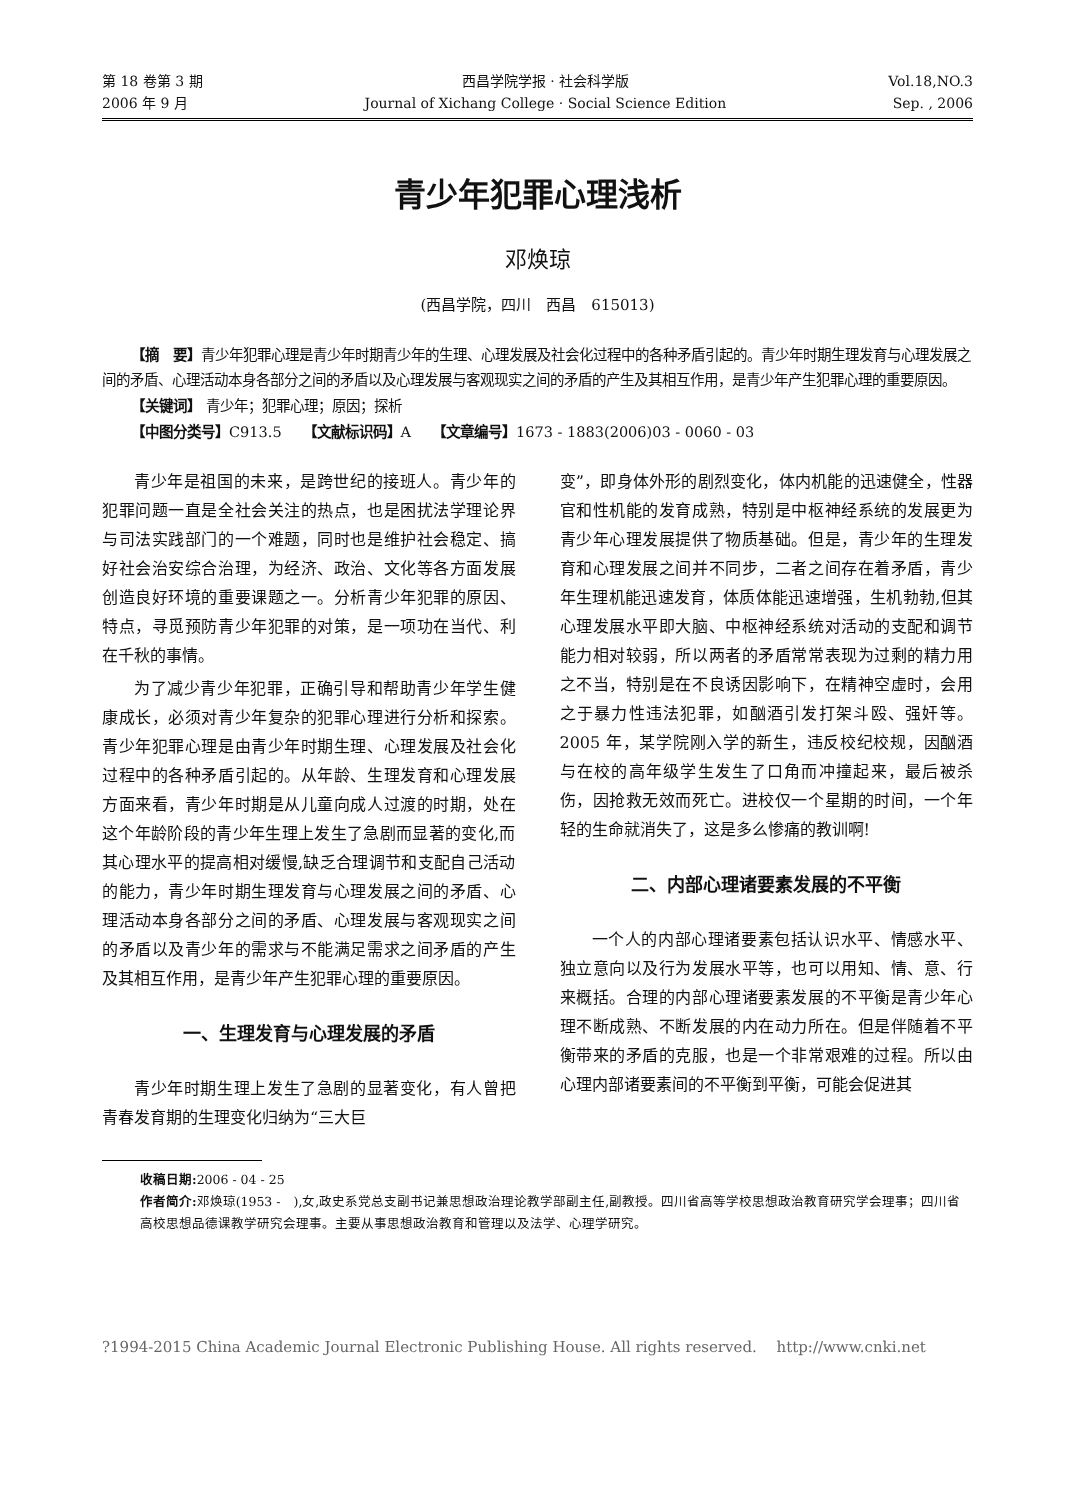第 18 卷第 3 期
2006 年 9 月
西昌学院学报 · 社会科学版
Journal of Xichang College · Social Science Edition
Vol.18,NO.3
Sep. , 2006
青少年犯罪心理浅析
邓焕琼
(西昌学院，四川　西昌　615013)
【摘　要】青少年犯罪心理是青少年时期青少年的生理、心理发展及社会化过程中的各种矛盾引起的。青少年时期生理发育与心理发展之间的矛盾、心理活动本身各部分之间的矛盾以及心理发展与客观现实之间的矛盾的产生及其相互作用，是青少年产生犯罪心理的重要原因。
【关键词】 青少年；犯罪心理；原因；探析
【中图分类号】C913.5　　【文献标识码】A　　【文章编号】1673 - 1883(2006)03 - 0060 - 03
青少年是祖国的未来，是跨世纪的接班人。青少年的犯罪问题一直是全社会关注的热点，也是困扰法学理论界与司法实践部门的一个难题，同时也是维护社会稳定、搞好社会治安综合治理，为经济、政治、文化等各方面发展创造良好环境的重要课题之一。分析青少年犯罪的原因、特点，寻觅预防青少年犯罪的对策，是一项功在当代、利在千秋的事情。
为了减少青少年犯罪，正确引导和帮助青少年学生健康成长，必须对青少年复杂的犯罪心理进行分析和探索。青少年犯罪心理是由青少年时期生理、心理发展及社会化过程中的各种矛盾引起的。从年龄、生理发育和心理发展方面来看，青少年时期是从儿童向成人过渡的时期，处在这个年龄阶段的青少年生理上发生了急剧而显著的变化,而其心理水平的提高相对缓慢,缺乏合理调节和支配自己活动的能力，青少年时期生理发育与心理发展之间的矛盾、心理活动本身各部分之间的矛盾、心理发展与客观现实之间的矛盾以及青少年的需求与不能满足需求之间矛盾的产生及其相互作用，是青少年产生犯罪心理的重要原因。
一、生理发育与心理发展的矛盾
青少年时期生理上发生了急剧的显著变化，有人曾把青春发育期的生理变化归纳为“三大巨
变”，即身体外形的剧烈变化，体内机能的迅速健全，性器官和性机能的发育成熟，特别是中枢神经系统的发展更为青少年心理发展提供了物质基础。但是，青少年的生理发育和心理发展之间并不同步，二者之间存在着矛盾，青少年生理机能迅速发育，体质体能迅速增强，生机勃勃,但其心理发展水平即大脑、中枢神经系统对活动的支配和调节能力相对较弱，所以两者的矛盾常常表现为过剩的精力用之不当，特别是在不良诱因影响下，在精神空虚时，会用之于暴力性违法犯罪，如酗酒引发打架斗殴、强奸等。2005 年，某学院刚入学的新生，违反校纪校规，因酗酒与在校的高年级学生发生了口角而冲撞起来，最后被杀伤，因抢救无效而死亡。进校仅一个星期的时间，一个年轻的生命就消失了，这是多么惨痛的教训啊!
二、内部心理诸要素发展的不平衡
一个人的内部心理诸要素包括认识水平、情感水平、独立意向以及行为发展水平等，也可以用知、情、意、行来概括。合理的内部心理诸要素发展的不平衡是青少年心理不断成熟、不断发展的内在动力所在。但是伴随着不平衡带来的矛盾的克服，也是一个非常艰难的过程。所以由心理内部诸要素间的不平衡到平衡，可能会促进其
收稿日期: 2006 - 04 - 25
作者简介: 邓焕琼(1953 -　),女,政史系党总支副书记兼思想政治理论教学部副主任,副教授。四川省高等学校思想政治教育研究学会理事；四川省高校思想品德课教学研究会理事。主要从事思想政治教育和管理以及法学、心理学研究。
?1994-2015 China Academic Journal Electronic Publishing House. All rights reserved.　 http://www.cnki.net